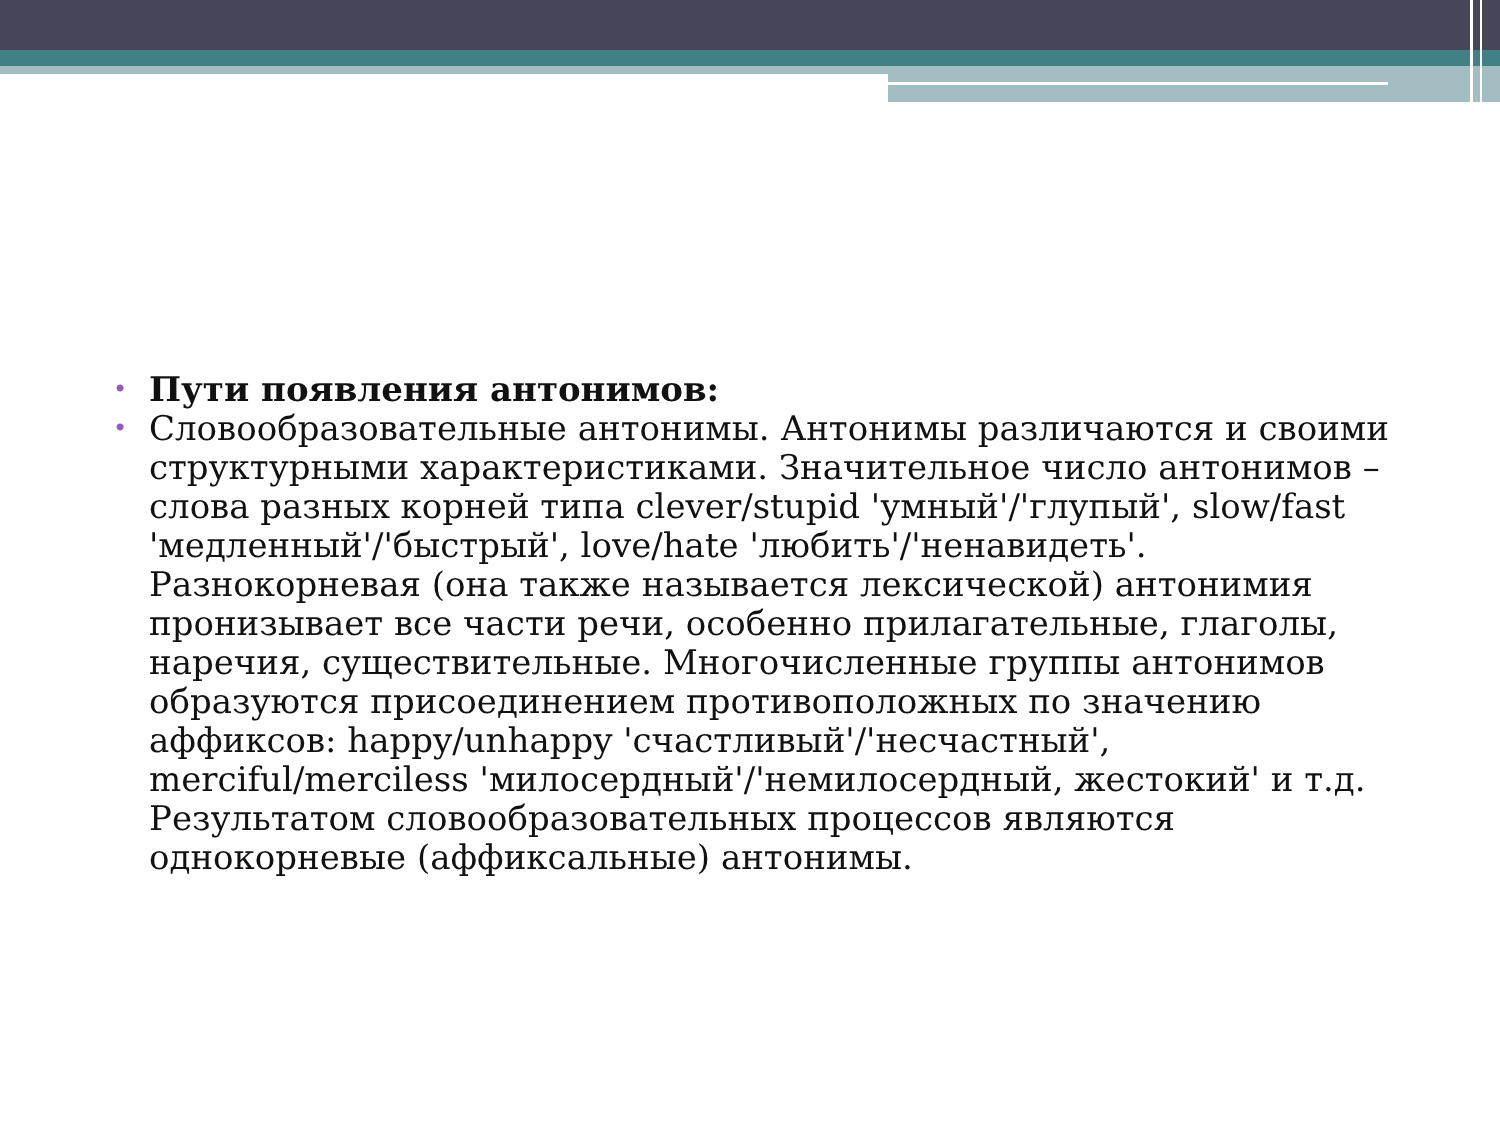• Пути появления антонимов:
• Словообразовательные антонимы. Антонимы различаются и своими структурными характеристиками. Значительное число антонимов – слова разных корней типа clever/stupid 'умный'/'глупый', slow/fast 'медленный'/'быстрый', love/hate 'любить'/'ненавидеть'. Разнокорневая (она также называется лексической) антонимия пронизывает все части речи, особенно прилагательные, глаголы, наречия, существительные. Многочисленные группы антонимов образуются присоединением противоположных по значению аффиксов: happy/unhappy 'счастливый'/'несчастный', merciful/merciless 'милосердный'/'немилосердный, жестокий' и т.д. Результатом словообразовательных процессов являются однокорневые (аффиксальные) антонимы.